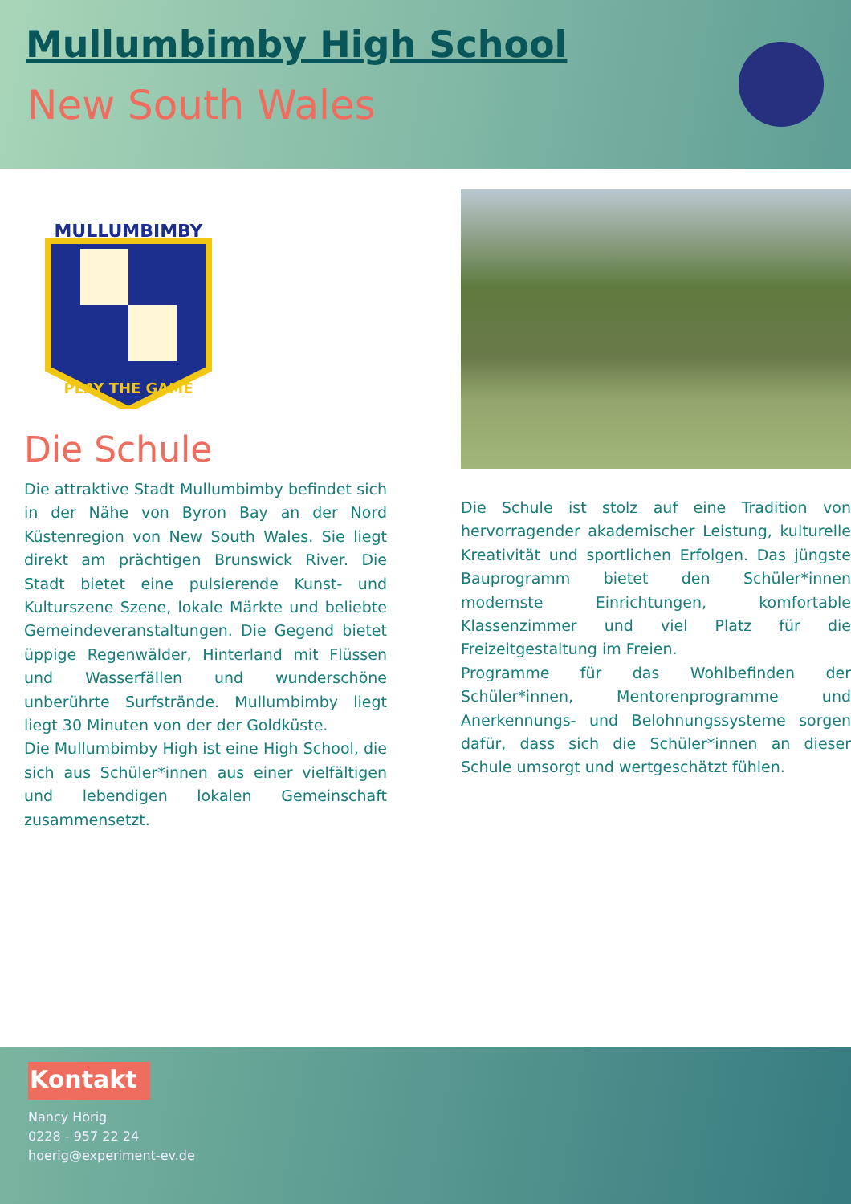Mullumbimby High School
New South Wales
MULLUMBIMBY
PLAY THE GAME
Die Schule
Die attraktive Stadt Mullumbimby befindet sich in der Nähe von Byron Bay an der Nord Küstenregion von New South Wales. Sie liegt direkt am prächtigen Brunswick River. Die Stadt bietet eine pulsierende Kunst- und Kulturszene Szene, lokale Märkte und beliebte Gemeindeveranstaltungen. Die Gegend bietet üppige Regenwälder, Hinterland mit Flüssen und Wasserfällen und wunderschöne unberührte Surfstrände. Mullumbimby liegt liegt 30 Minuten von der der Goldküste.
Die Mullumbimby High ist eine High School, die sich aus Schüler*innen aus einer vielfältigen und lebendigen lokalen Gemeinschaft zusammensetzt.
Die Schule ist stolz auf eine Tradition von hervorragender akademischer Leistung, kulturelle Kreativität und sportlichen Erfolgen. Das jüngste Bauprogramm bietet den Schüler*innen modernste Einrichtungen, komfortable Klassenzimmer und viel Platz für die Freizeitgestaltung im Freien.
Programme für das Wohlbefinden der Schüler*innen, Mentorenprogramme und Anerkennungs- und Belohnungssysteme sorgen dafür, dass sich die Schüler*innen an dieser Schule umsorgt und wertgeschätzt fühlen.
Kontakt
Nancy Hörig
0228 - 957 22 24
hoerig@experiment-ev.de